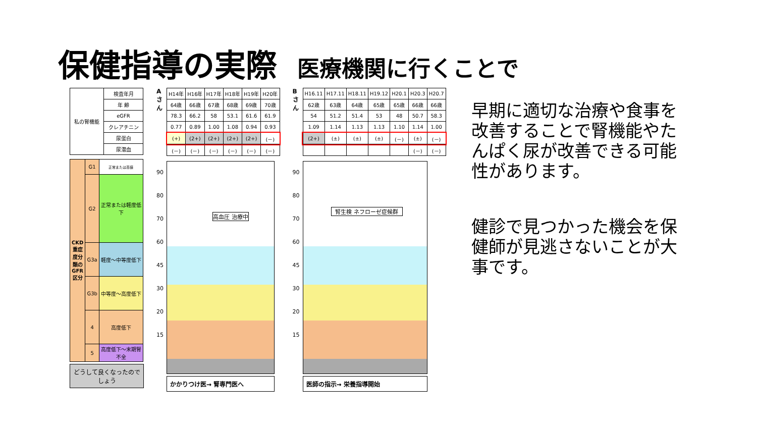保健指導の実際 医療機関に行くことで
| 私の腎機能 | 検査年月 |
| | 年 齢 |
| | eGFR |
| | クレアチニン |
| | 尿蛋白 |
| | 尿潜血 |
| CKD重症度分類のGFR区分 | G1 | 正常または高値 |
| | G2 | 正常または軽度低下 |
| | G3a | 軽度～中等度低下 |
| | G3b | 中等度～高度低下 |
| | 4 | 高度低下 |
| | 5 | 高度低下～末期腎不全 |
どうして良くなったのでしょう
Aさん
| H14年 | H16年 | H17年 | H18年 | H19年 | H20年 |
| 64歳 | 66歳 | 67歳 | 68歳 | 69歳 | 70歳 |
| 78.3 | 66.2 | 58 | 53.1 | 61.6 | 61.9 |
| 0.77 | 0.89 | 1.00 | 1.08 | 0.94 | 0.93 |
| (+) | (2+) | (2+) | (2+) | (2+) | (－) |
| (－) | (－) | (－) | (－) | (－) | (－) |
90 80 70 60 45 30 20 15
高血圧 治療中
かかりつけ医→ 腎専門医へ
Bさん
| H16.11 | H17.11 | H18.11 | H19.12 | H20.1 | H20.3 | H20.7 |
| 62歳 | 63歳 | 64歳 | 65歳 | 65歳 | 66歳 | 66歳 |
| 54 | 51.2 | 51.4 | 53 | 48 | 50.7 | 58.3 |
| 1.09 | 1.14 | 1.13 | 1.13 | 1.10 | 1.14 | 1.00 |
| (2+) | (±) | (±) | (±) | (－) | (±) | (－) |
| | | | | | (－) | (－) |
90 80 70 60 45 30 20 15
腎生検 ネフローゼ症候群
医師の指示→ 栄養指導開始
早期に適切な治療や食事を改善することで腎機能やたんぱく尿が改善できる可能性があります。
健診で見つかった機会を保健師が見逃さないことが大事です。